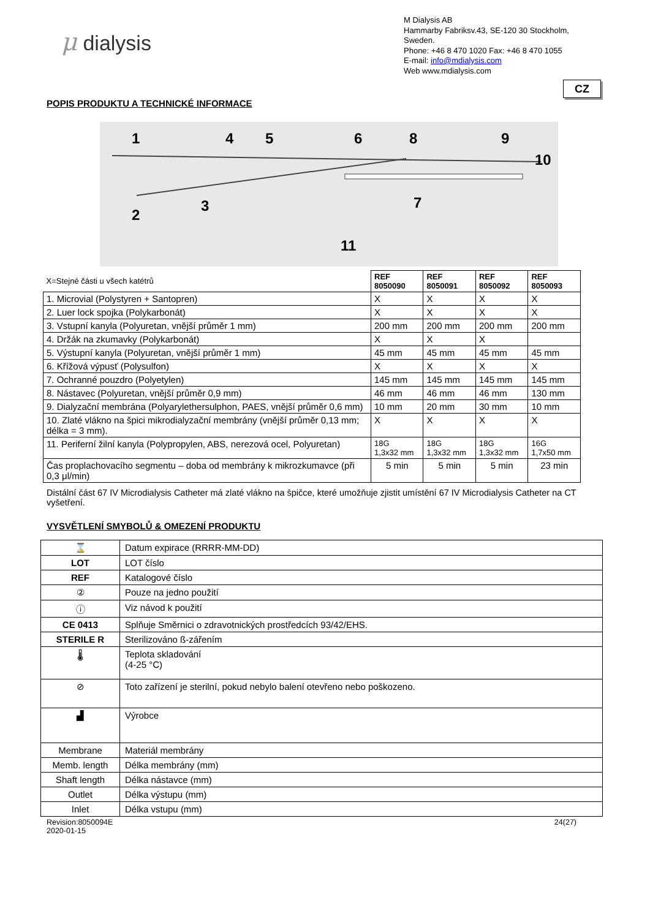μ dialysis
M Dialysis AB
Hammarby Fabriksv.43, SE-120 30 Stockholm,
Sweden.
Phone: +46 8 470 1020 Fax: +46 8 470 1055
E-mail: info@mdialysis.com
Web www.mdialysis.com
CZ
POPIS PRODUKTU A TECHNICKÉ INFORMACE
1
4
5
6
8
9
10
2
3
7
11
| X=Stejné části u všech katétrů | REF 8050090 | REF 8050091 | REF 8050092 | REF 8050093 |
| 1. Microvial (Polystyren + Santopren) | X | X | X | X |
| 2. Luer lock spojka (Polykarbonát) | X | X | X | X |
| 3. Vstupní kanyla (Polyuretan, vnější průměr 1 mm) | 200 mm | 200 mm | 200 mm | 200 mm |
| 4. Držák na zkumavky (Polykarbonát) | X | X | X | |
| 5. Výstupní kanyla (Polyuretan, vnější průměr 1 mm) | 45 mm | 45 mm | 45 mm | 45 mm |
| 6. Křížová výpusť (Polysulfon) | X | X | X | X |
| 7. Ochranné pouzdro (Polyetylen) | 145 mm | 145 mm | 145 mm | 145 mm |
| 8. Nástavec (Polyuretan, vnější průměr 0,9 mm) | 46 mm | 46 mm | 46 mm | 130 mm |
| 9. Dialyzační membrána (Polyarylethersulphon, PAES, vnější průměr 0,6 mm) | 10 mm | 20 mm | 30 mm | 10 mm |
| 10. Zlaté vlákno na špici mikrodialyzační membrány (vnější průměr 0,13 mm; délka = 3 mm). | X | X | X | X |
| 11. Periferní žilní kanyla (Polypropylen, ABS, nerezová ocel, Polyuretan) | 18G 1,3x32 mm | 18G 1,3x32 mm | 18G 1,3x32 mm | 16G 1,7x50 mm |
| Čas proplachovacího segmentu – doba od membrány k mikrozkumavce (při 0,3 μl/min) | 5 min | 5 min | 5 min | 23 min |
Distální část 67 IV Microdialysis Catheter má zlaté vlákno na špičce, které umožňuje zjistit umístění 67 IV Microdialysis Catheter na CT vyšetření.
VYSVĚTLENÍ SMYBOLŮ & OMEZENÍ PRODUKTU
| ⌛ | Datum expirace (RRRR-MM-DD) |
| LOT | LOT číslo |
| REF | Katalogové číslo |
| ② | Pouze na jedno použití |
| ⓘ | Viz návod k použití |
| CE 0413 | Splňuje Směrnici o zdravotnických prostředcích 93/42/EHS. |
| STERILE R | Sterilizováno ß-zářením |
| 🌡 | Teplota skladování (4-25 °C) |
| ⊘ | Toto zařízení je sterilní, pokud nebylo balení otevřeno nebo poškozeno. |
| ▟ | Výrobce |
| Membrane | Materiál membrány |
| Memb. length | Délka membrány (mm) |
| Shaft length | Délka nástavce (mm) |
| Outlet | Délka výstupu (mm) |
| Inlet | Délka vstupu (mm) |
Revision:8050094E
2020-01-15
24(27)